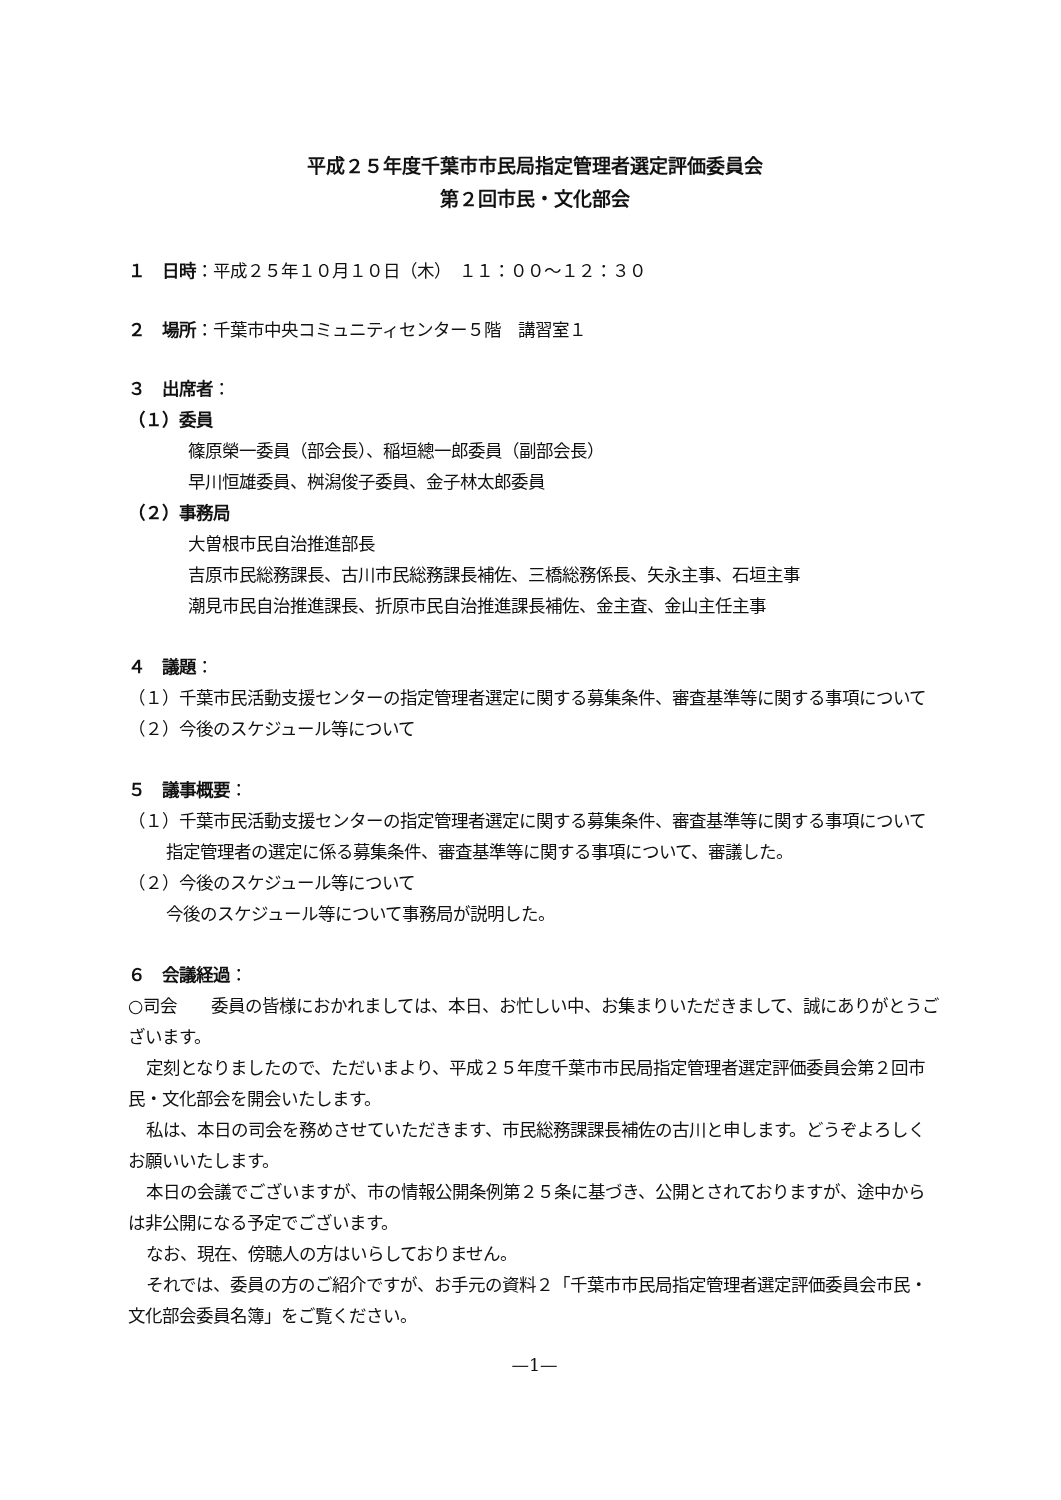平成２５年度千葉市市民局指定管理者選定評価委員会
第２回市民・文化部会
１　日時：平成２５年１０月１０日（木）　１１：００～１２：３０
２　場所：千葉市中央コミュニティセンター５階　講習室１
３　出席者：
（１）委員
篠原榮一委員（部会長）、稲垣總一郎委員（副部会長）
早川恒雄委員、桝潟俊子委員、金子林太郎委員
（２）事務局
大曽根市民自治推進部長
吉原市民総務課長、古川市民総務課長補佐、三橋総務係長、矢永主事、石垣主事
潮見市民自治推進課長、折原市民自治推進課長補佐、金主査、金山主任主事
４　議題：
（１）千葉市民活動支援センターの指定管理者選定に関する募集条件、審査基準等に関する事項について
（２）今後のスケジュール等について
５　議事概要：
（１）千葉市民活動支援センターの指定管理者選定に関する募集条件、審査基準等に関する事項について
指定管理者の選定に係る募集条件、審査基準等に関する事項について、審議した。
（２）今後のスケジュール等について
今後のスケジュール等について事務局が説明した。
６　会議経過：
○司会　　委員の皆様におかれましては、本日、お忙しい中、お集まりいただきまして、誠にありがとうございます。
定刻となりましたので、ただいまより、平成２５年度千葉市市民局指定管理者選定評価委員会第２回市民・文化部会を開会いたします。
私は、本日の司会を務めさせていただきます、市民総務課課長補佐の古川と申します。どうぞよろしくお願いいたします。
本日の会議でございますが、市の情報公開条例第２５条に基づき、公開とされておりますが、途中からは非公開になる予定でございます。
なお、現在、傍聴人の方はいらしておりません。
それでは、委員の方のご紹介ですが、お手元の資料２「千葉市市民局指定管理者選定評価委員会市民・文化部会委員名簿」をご覧ください。
—1—